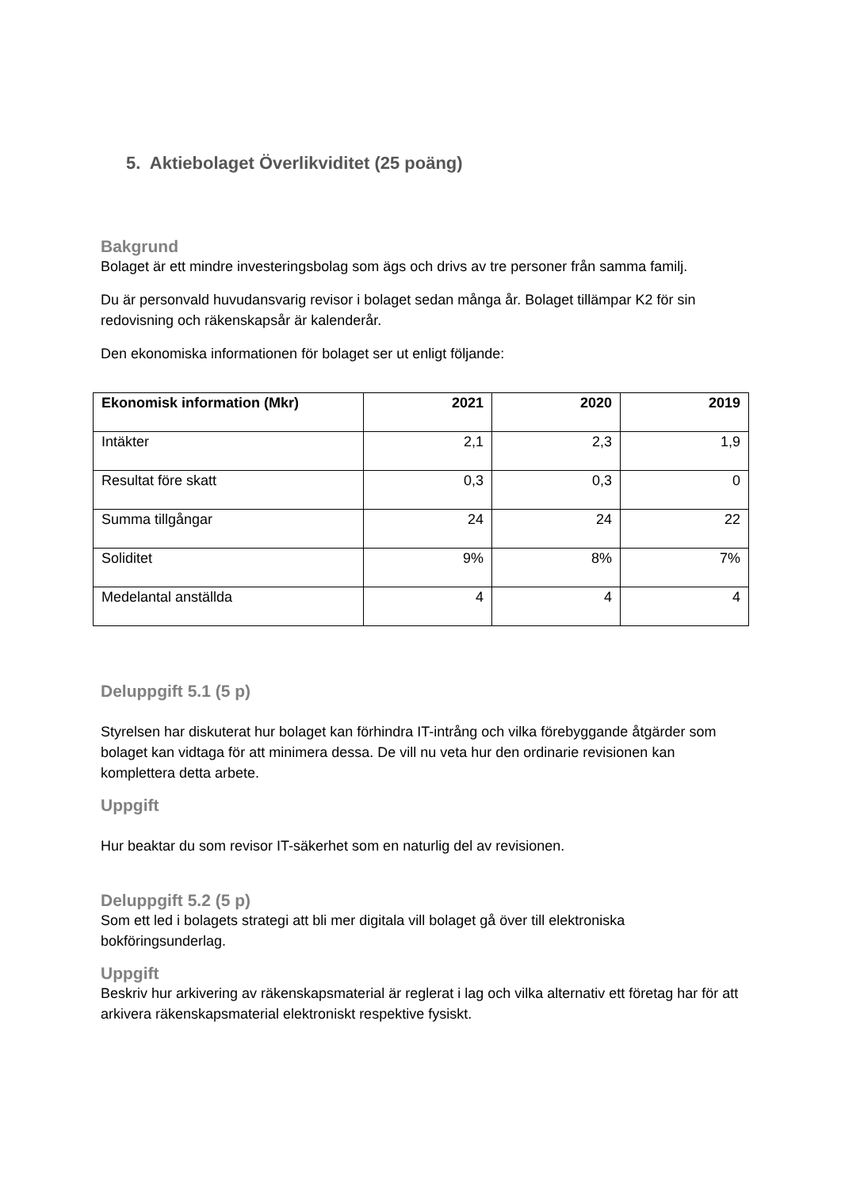5. Aktiebolaget Överlikviditet (25 poäng)
Bakgrund
Bolaget är ett mindre investeringsbolag som ägs och drivs av tre personer från samma familj.
Du är personvald huvudansvarig revisor i bolaget sedan många år. Bolaget tillämpar K2 för sin redovisning och räkenskapsår är kalenderår.
Den ekonomiska informationen för bolaget ser ut enligt följande:
| Ekonomisk information (Mkr) | 2021 | 2020 | 2019 |
| --- | --- | --- | --- |
| Intäkter | 2,1 | 2,3 | 1,9 |
| Resultat före skatt | 0,3 | 0,3 | 0 |
| Summa tillgångar | 24 | 24 | 22 |
| Soliditet | 9% | 8% | 7% |
| Medelantal anställda | 4 | 4 | 4 |
Deluppgift 5.1 (5 p)
Styrelsen har diskuterat hur bolaget kan förhindra IT-intrång och vilka förebyggande åtgärder som bolaget kan vidtaga för att minimera dessa. De vill nu veta hur den ordinarie revisionen kan komplettera detta arbete.
Uppgift
Hur beaktar du som revisor IT-säkerhet som en naturlig del av revisionen.
Deluppgift 5.2 (5 p)
Som ett led i bolagets strategi att bli mer digitala vill bolaget gå över till elektroniska bokföringsunderlag.
Uppgift
Beskriv hur arkivering av räkenskapsmaterial är reglerat i lag och vilka alternativ ett företag har för att arkivera räkenskapsmaterial elektroniskt respektive fysiskt.